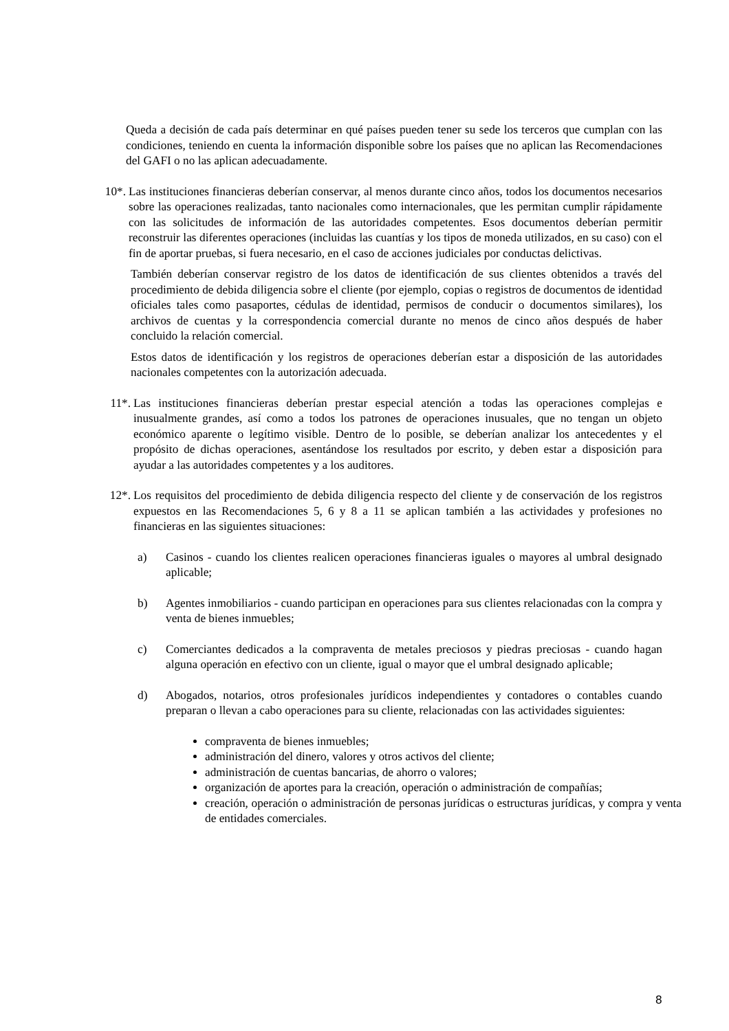Queda a decisión de cada país determinar en qué países pueden tener su sede los terceros que cumplan con las condiciones, teniendo en cuenta la información disponible sobre los países que no aplican las Recomendaciones del GAFI o no las aplican adecuadamente.
10*. Las instituciones financieras deberían conservar, al menos durante cinco años, todos los documentos necesarios sobre las operaciones realizadas, tanto nacionales como internacionales, que les permitan cumplir rápidamente con las solicitudes de información de las autoridades competentes. Esos documentos deberían permitir reconstruir las diferentes operaciones (incluidas las cuantías y los tipos de moneda utilizados, en su caso) con el fin de aportar pruebas, si fuera necesario, en el caso de acciones judiciales por conductas delictivas.
También deberían conservar registro de los datos de identificación de sus clientes obtenidos a través del procedimiento de debida diligencia sobre el cliente (por ejemplo, copias o registros de documentos de identidad oficiales tales como pasaportes, cédulas de identidad, permisos de conducir o documentos similares), los archivos de cuentas y la correspondencia comercial durante no menos de cinco años después de haber concluido la relación comercial.
Estos datos de identificación y los registros de operaciones deberían estar a disposición de las autoridades nacionales competentes con la autorización adecuada.
11*. Las instituciones financieras deberían prestar especial atención a todas las operaciones complejas e inusualmente grandes, así como a todos los patrones de operaciones inusuales, que no tengan un objeto económico aparente o legítimo visible. Dentro de lo posible, se deberían analizar los antecedentes y el propósito de dichas operaciones, asentándose los resultados por escrito, y deben estar a disposición para ayudar a las autoridades competentes y a los auditores.
12*. Los requisitos del procedimiento de debida diligencia respecto del cliente y de conservación de los registros expuestos en las Recomendaciones 5, 6 y 8 a 11 se aplican también a las actividades y profesiones no financieras en las siguientes situaciones:
a) Casinos - cuando los clientes realicen operaciones financieras iguales o mayores al umbral designado aplicable;
b) Agentes inmobiliarios - cuando participan en operaciones para sus clientes relacionadas con la compra y venta de bienes inmuebles;
c) Comerciantes dedicados a la compraventa de metales preciosos y piedras preciosas - cuando hagan alguna operación en efectivo con un cliente, igual o mayor que el umbral designado aplicable;
d) Abogados, notarios, otros profesionales jurídicos independientes y contadores o contables cuando preparan o llevan a cabo operaciones para su cliente, relacionadas con las actividades siguientes:
compraventa de bienes inmuebles;
administración del dinero, valores y otros activos del cliente;
administración de cuentas bancarias, de ahorro o valores;
organización de aportes para la creación, operación o administración de compañías;
creación, operación o administración de personas jurídicas o estructuras jurídicas, y compra y venta de entidades comerciales.
8